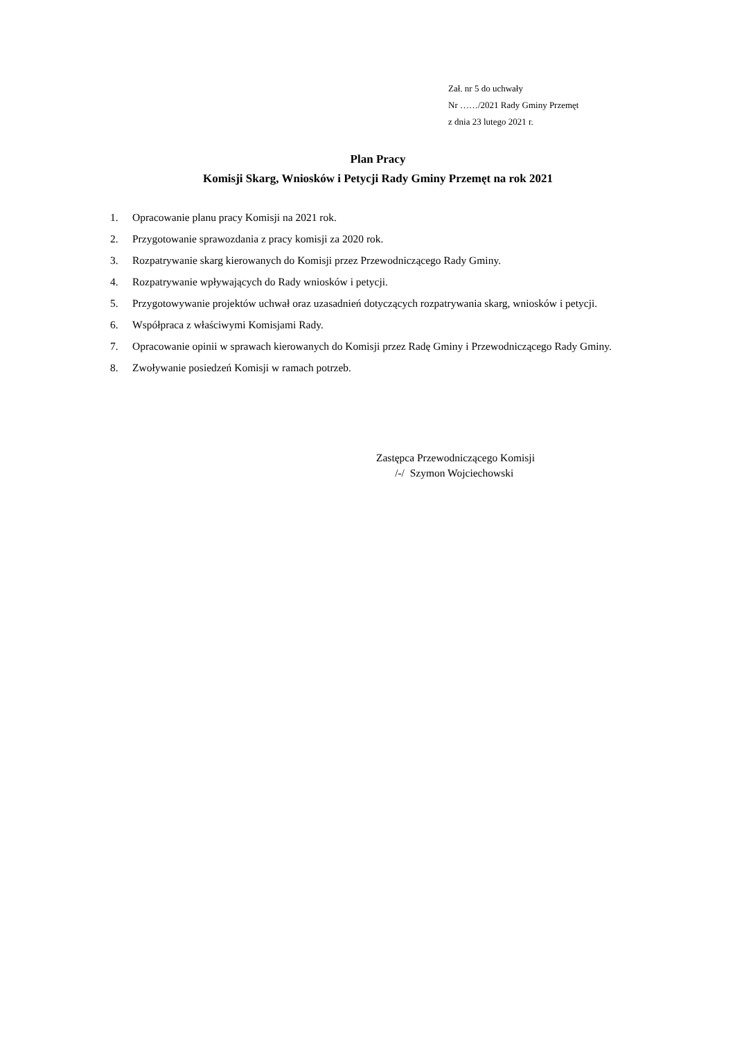Zał. nr 5 do uchwały
Nr ……/2021 Rady Gminy Przemęt
z dnia 23 lutego 2021 r.
Plan Pracy
Komisji Skarg, Wniosków i Petycji Rady Gminy Przemęt na rok 2021
1. Opracowanie planu pracy Komisji na 2021 rok.
2. Przygotowanie sprawozdania z pracy komisji za 2020 rok.
3. Rozpatrywanie skarg kierowanych do Komisji przez Przewodniczącego Rady Gminy.
4. Rozpatrywanie wpływających do Rady wniosków i petycji.
5. Przygotowywanie projektów uchwał oraz uzasadnień dotyczących rozpatrywania skarg, wniosków i petycji.
6. Współpraca z właściwymi Komisjami Rady.
7. Opracowanie opinii w sprawach kierowanych do Komisji przez Radę Gminy i Przewodniczącego Rady Gminy.
8. Zwoływanie posiedzeń Komisji w ramach potrzeb.
Zastępca Przewodniczącego Komisji
/-/ Szymon Wojciechowski